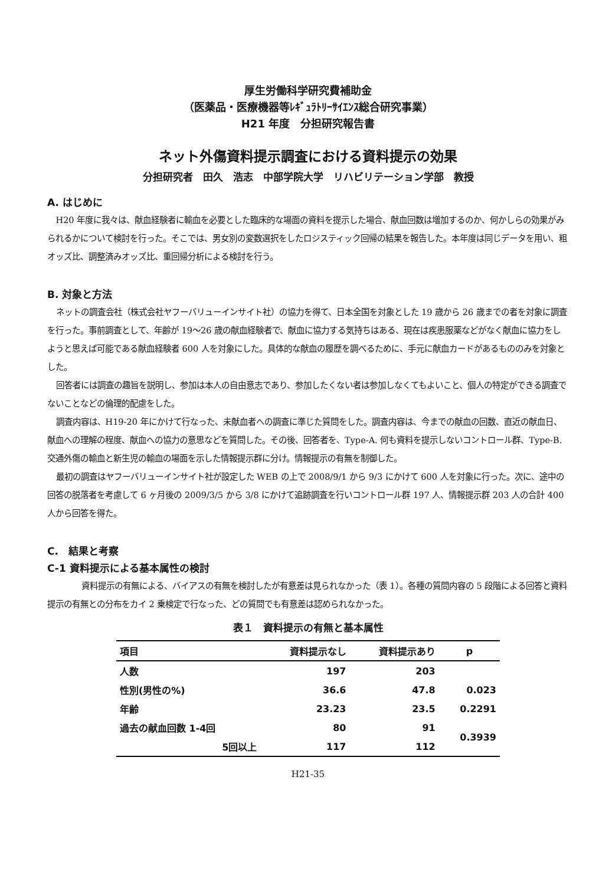厚生労働科学研究費補助金
（医薬品・医療機器等ﾚｷﾞｭﾗﾄﾘｰｻｲｴﾝｽ総合研究事業）
H21 年度　分担研究報告書
ネット外傷資料提示調査における資料提示の効果
分担研究者　田久　浩志　中部学院大学　リハビリテーション学部　教授
A. はじめに
H20 年度に我々は、献血経験者に輸血を必要とした臨床的な場面の資料を提示した場合、献血回数は増加するのか、何かしらの効果がみられるかについて検討を行った。そこでは、男女別の変数選択をしたロジスティック回帰の結果を報告した。本年度は同じデータを用い、粗オッズ比、調整済みオッズ比、重回帰分析による検討を行う。
B. 対象と方法
ネットの調査会社（株式会社ヤフーバリューインサイト社）の協力を得て、日本全国を対象とした 19 歳から 26 歳までの者を対象に調査を行った。事前調査として、年齢が 19～26 歳の献血経験者で、献血に協力する気持ちはある、現在は疾患服薬などがなく献血に協力をしようと思えば可能である献血経験者 600 人を対象にした。具体的な献血の履歴を調べるために、手元に献血カードがあるもののみを対象とした。
回答者には調査の趣旨を説明し、参加は本人の自由意志であり、参加したくない者は参加しなくてもよいこと、個人の特定ができる調査でないことなどの倫理的配慮をした。
調査内容は、H19-20 年にかけて行なった、未献血者への調査に準じた質問をした。調査内容は、今までの献血の回数、直近の献血日、献血への理解の程度、献血への協力の意思などを質問した。その後、回答者を、Type-A. 何も資料を提示しないコントロール群、Type-B. 交通外傷の輸血と新生児の輸血の場面を示した情報提示群に分け。情報提示の有無を制御した。
最初の調査はヤフーバリューインサイト社が設定した WEB の上で 2008/9/1 から 9/3 にかけて 600 人を対象に行った。次に、途中の回答の脱落者を考慮して 6 ヶ月後の 2009/3/5 から 3/8 にかけて追跡調査を行いコントロール群 197 人、情報提示群 203 人の合計 400 人から回答を得た。
C.　結果と考察
C-1 資料提示による基本属性の検討
資料提示の有無による、バイアスの有無を検討したが有意差は見られなかった（表 1）。各種の質問内容の 5 段階による回答と資料提示の有無との分布をカイ 2 乗検定で行なった、どの質問でも有意差は認められなかった。
表１　資料提示の有無と基本属性
| 項目 | 資料提示なし | 資料提示あり | p |
| --- | --- | --- | --- |
| 人数 | 197 | 203 | |
| 性別(男性の%) | 36.6 | 47.8 | 0.023 |
| 年齢 | 23.23 | 23.5 | 0.2291 |
| 過去の献血回数 1-4回 | 80 | 91 | 0.3939 |
| 5回以上 | 117 | 112 | |
H21-35